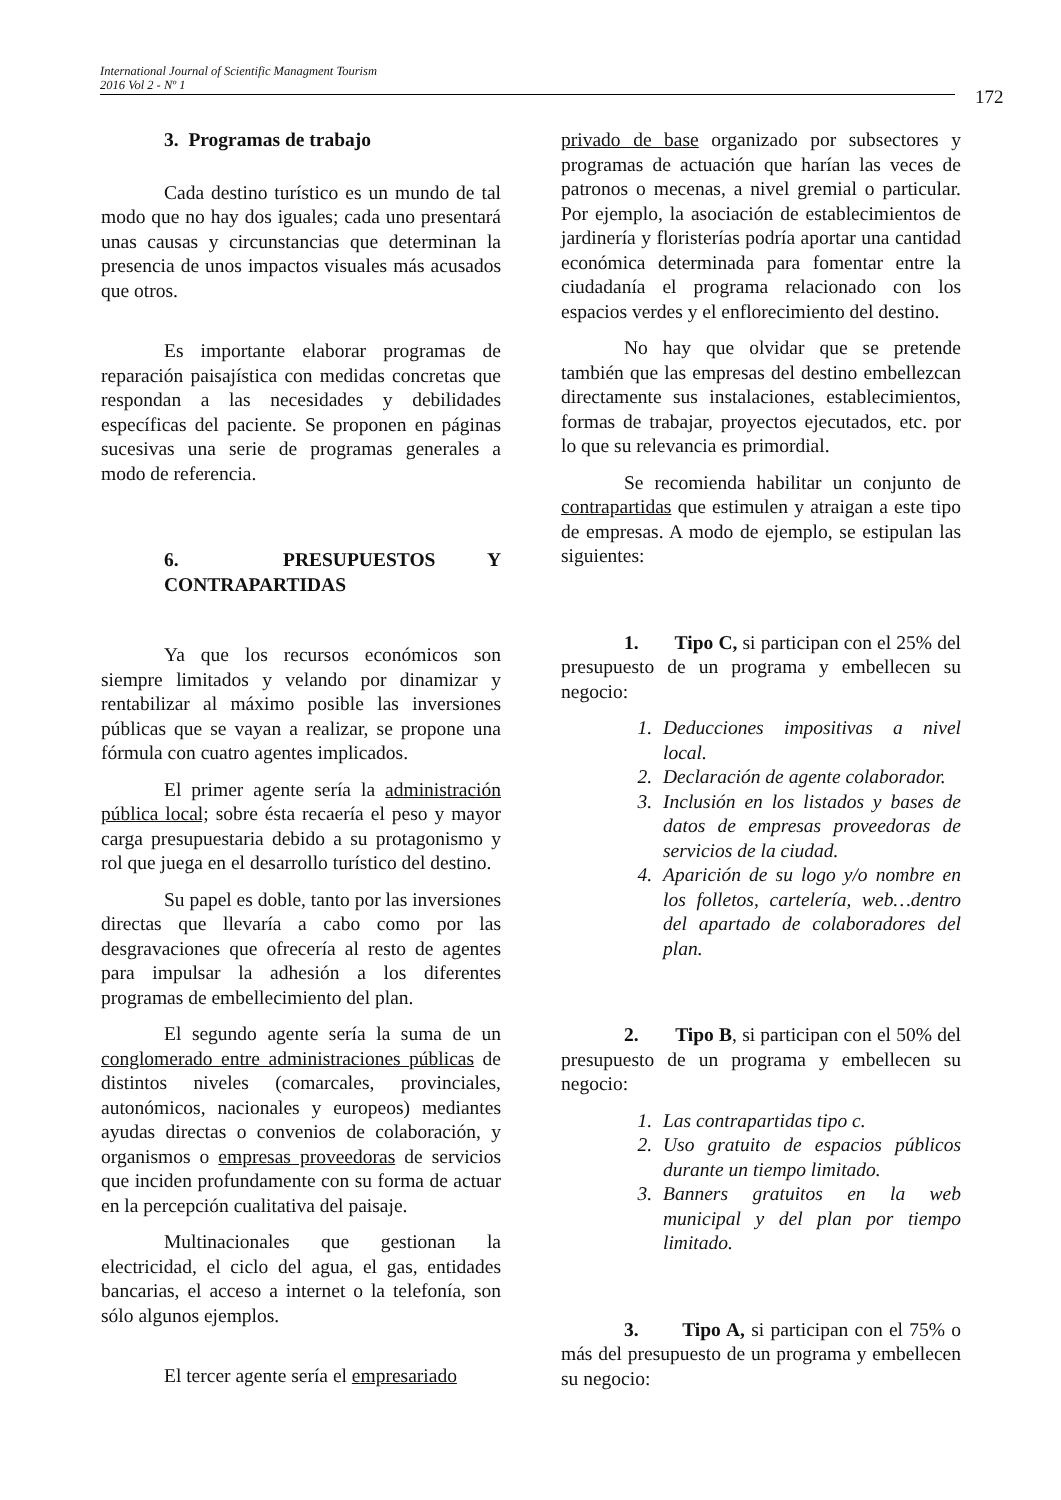International Journal of Scientific Managment Tourism
2016 Vol 2 - Nº 1
172
3. Programas de trabajo
Cada destino turístico es un mundo de tal modo que no hay dos iguales; cada uno presentará unas causas y circunstancias que determinan la presencia de unos impactos visuales más acusados que otros.
Es importante elaborar programas de reparación paisajística con medidas concretas que respondan a las necesidades y debilidades específicas del paciente. Se proponen en páginas sucesivas una serie de programas generales a modo de referencia.
6. PRESUPUESTOS Y CONTRAPARTIDAS
Ya que los recursos económicos son siempre limitados y velando por dinamizar y rentabilizar al máximo posible las inversiones públicas que se vayan a realizar, se propone una fórmula con cuatro agentes implicados.
El primer agente sería la administración pública local; sobre ésta recaería el peso y mayor carga presupuestaria debido a su protagonismo y rol que juega en el desarrollo turístico del destino.
Su papel es doble, tanto por las inversiones directas que llevaría a cabo como por las desgravaciones que ofrecería al resto de agentes para impulsar la adhesión a los diferentes programas de embellecimiento del plan.
El segundo agente sería la suma de un conglomerado entre administraciones públicas de distintos niveles (comarcales, provinciales, autonómicos, nacionales y europeos) mediantes ayudas directas o convenios de colaboración, y organismos o empresas proveedoras de servicios que inciden profundamente con su forma de actuar en la percepción cualitativa del paisaje.
Multinacionales que gestionan la electricidad, el ciclo del agua, el gas, entidades bancarias, el acceso a internet o la telefonía, son sólo algunos ejemplos.
El tercer agente sería el empresariado
privado de base organizado por subsectores y programas de actuación que harían las veces de patronos o mecenas, a nivel gremial o particular. Por ejemplo, la asociación de establecimientos de jardinería y floristerías podría aportar una cantidad económica determinada para fomentar entre la ciudadanía el programa relacionado con los espacios verdes y el enflorecimiento del destino.
No hay que olvidar que se pretende también que las empresas del destino embellezcan directamente sus instalaciones, establecimientos, formas de trabajar, proyectos ejecutados, etc. por lo que su relevancia es primordial.
Se recomienda habilitar un conjunto de contrapartidas que estimulen y atraigan a este tipo de empresas. A modo de ejemplo, se estipulan las siguientes:
1. Tipo C, si participan con el 25% del presupuesto de un programa y embellecen su negocio:
1. Deducciones impositivas a nivel local.
2. Declaración de agente colaborador.
3. Inclusión en los listados y bases de datos de empresas proveedoras de servicios de la ciudad.
4. Aparición de su logo y/o nombre en los folletos, cartelería, web…dentro del apartado de colaboradores del plan.
2. Tipo B, si participan con el 50% del presupuesto de un programa y embellecen su negocio:
1. Las contrapartidas tipo c.
2. Uso gratuito de espacios públicos durante un tiempo limitado.
3. Banners gratuitos en la web municipal y del plan por tiempo limitado.
3. Tipo A, si participan con el 75% o más del presupuesto de un programa y embellecen su negocio: